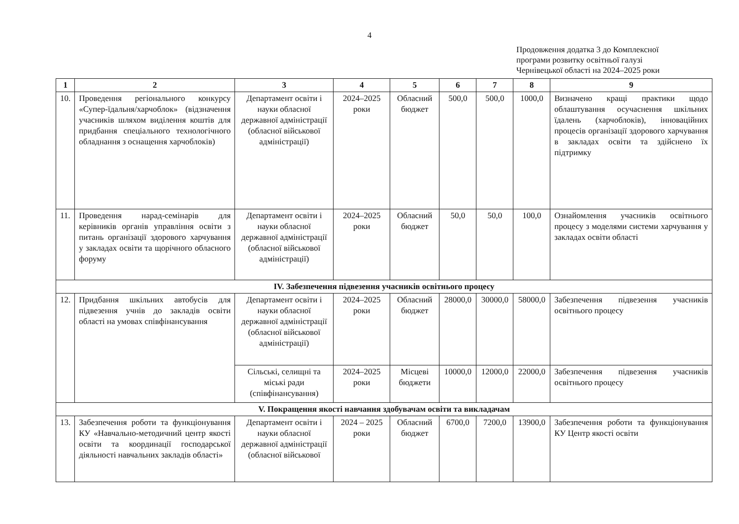4
Продовження додатка 3 до Комплексної
програми розвитку освітньої галузі
Чернівецької області на 2024–2025 роки
| 1 | 2 | 3 | 4 | 5 | 6 | 7 | 8 | 9 |
| --- | --- | --- | --- | --- | --- | --- | --- | --- |
| 10. | Проведення регіонального конкурсу «Супер-їдальня/харчоблок» (відзначення учасників шляхом виділення коштів для придбання спеціального технологічного обладнання з оснащення харчоблоків) | Департамент освіти і науки обласної державної адміністрації (обласної військової адміністрації) | 2024–2025 роки | Обласний бюджет | 500,0 | 500,0 | 1000,0 | Визначено кращі практики щодо облаштування осучаснення шкільних їдалень (харчоблоків), інноваційних процесів організації здорового харчування в закладах освіти та здійснено їх підтримку |
| 11. | Проведення нарад-семінарів для керівників органів управління освіти з питань організації здорового харчування у закладах освіти та щорічного обласного форуму | Департамент освіти і науки обласної державної адміністрації (обласної військової адміністрації) | 2024–2025 роки | Обласний бюджет | 50,0 | 50,0 | 100,0 | Ознайомлення учасників освітнього процесу з моделями системи харчування у закладах освіти області |
| IV. Забезпечення підвезення учасників освітнього процесу | | | | | | | | |
| 12. | Придбання шкільних автобусів для підвезення учнів до закладів освіти області на умовах співфінансування | Департамент освіти і науки обласної державної адміністрації (обласної військової адміністрації) | 2024–2025 роки | Обласний бюджет | 28000,0 | 30000,0 | 58000,0 | Забезпечення підвезення учасників освітнього процесу |
| | | Сільські, селищні та міські ради (співфінансування) | 2024–2025 роки | Місцеві бюджети | 10000,0 | 12000,0 | 22000,0 | Забезпечення підвезення учасників освітнього процесу |
| V. Покращення якості навчання здобувачам освіти та викладачам | | | | | | | | |
| 13. | Забезпечення роботи та функціонування КУ «Навчально-методичний центр якості освіти та координації господарської діяльності навчальних закладів області» | Департамент освіти і науки обласної державної адміністрації (обласної військової | 2024 – 2025 роки | Обласний бюджет | 6700,0 | 7200,0 | 13900,0 | Забезпечення роботи та функціонування КУ Центр якості освіти |